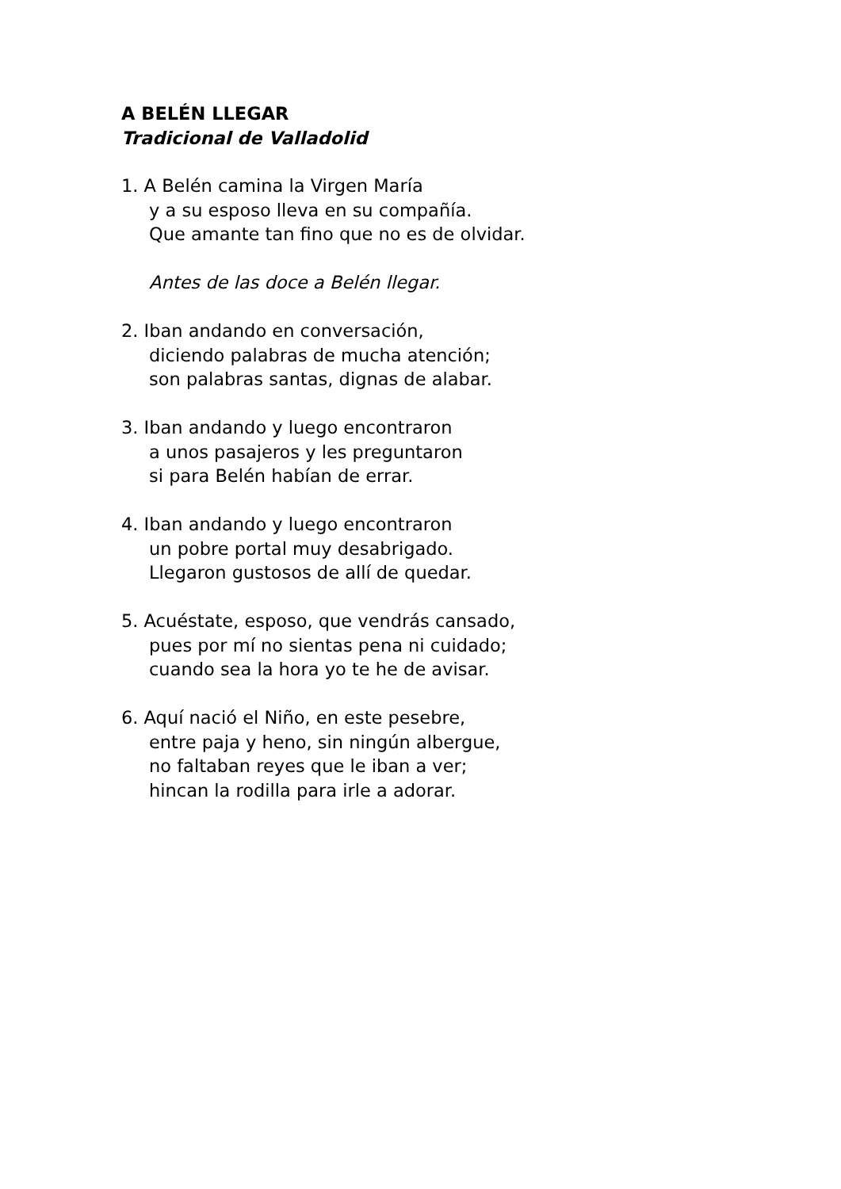A BELÉN LLEGAR
Tradicional de Valladolid
1. A Belén camina la Virgen María
y a su esposo lleva en su compañía.
Que amante tan fino que no es de olvidar.
Antes de las doce a Belén llegar.
2. Iban andando en conversación,
diciendo palabras de mucha atención;
son palabras santas, dignas de alabar.
3. Iban andando y luego encontraron
a unos pasajeros y les preguntaron
si para Belén habían de errar.
4. Iban andando y luego encontraron
un pobre portal muy desabrigado.
Llegaron gustosos de allí de quedar.
5. Acuéstate, esposo, que vendrás cansado,
pues por mí no sientas pena ni cuidado;
cuando sea la hora yo te he de avisar.
6. Aquí nació el Niño, en este pesebre,
entre paja y heno, sin ningún albergue,
no faltaban reyes que le iban a ver;
hincan la rodilla para irle a adorar.